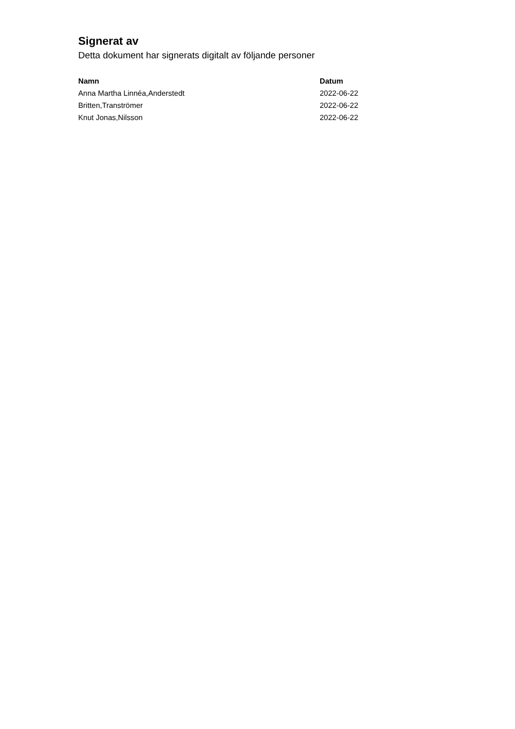Signerat av
Detta dokument har signerats digitalt av följande personer
| Namn | Datum |
| --- | --- |
| Anna Martha Linnéa,Anderstedt | 2022-06-22 |
| Britten,Tranströmer | 2022-06-22 |
| Knut Jonas,Nilsson | 2022-06-22 |